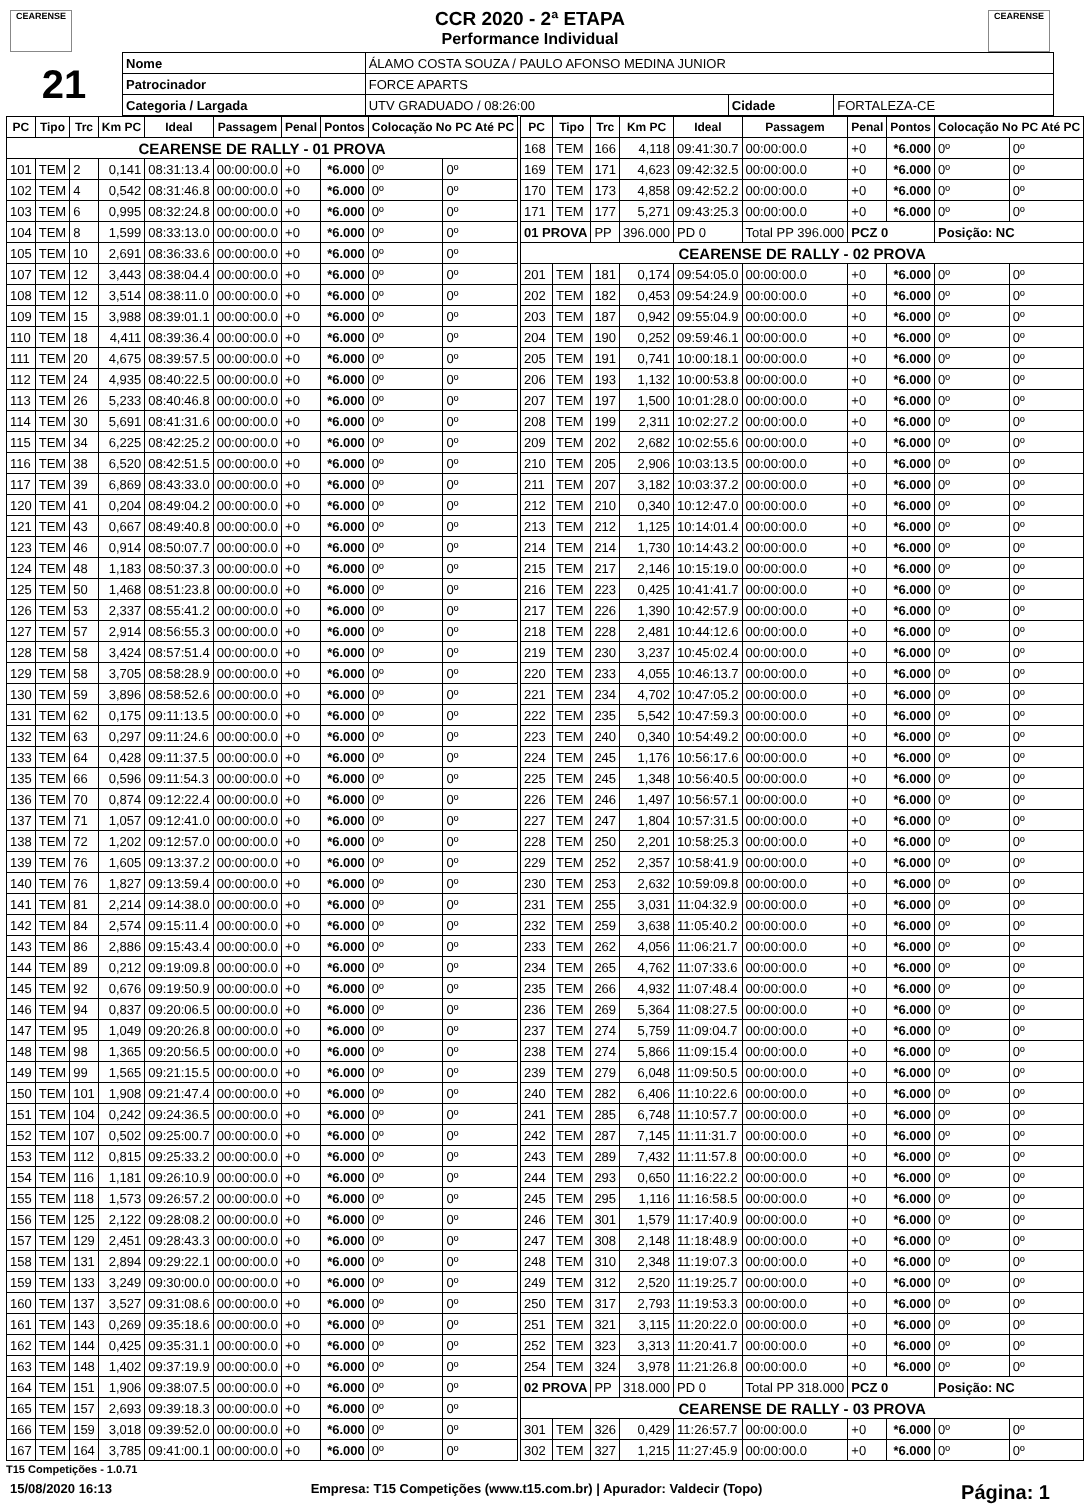CEARENSE
CCR 2020 - 2ª ETAPA
Performance Individual
CEARENSE
| 21 | Nome | ÁLAMO COSTA SOUZA / PAULO AFONSO MEDINA JUNIOR | | |
| | Patrocinador | FORCE APARTS | | |
| | Categoria / Largada | UTV GRADUADO / 08:26:00 | Cidade | FORTALEZA-CE |
| PC | Tipo | Trc | Km PC | Ideal | Passagem | Penal | Pontos | Colocação No PC Até PC | |
| --- | --- | --- | --- | --- | --- | --- | --- | --- | --- |
| CEARENSE DE RALLY - 01 PROVA | | | | | | | | | |
| 101 | TEM | 2 | 0,141 | 08:31:13.4 | 00:00:00.0 | +0 | *6.000 | 0º | 0º |
| 102 | TEM | 4 | 0,542 | 08:31:46.8 | 00:00:00.0 | +0 | *6.000 | 0º | 0º |
| 103 | TEM | 6 | 0,995 | 08:32:24.8 | 00:00:00.0 | +0 | *6.000 | 0º | 0º |
| 104 | TEM | 8 | 1,599 | 08:33:13.0 | 00:00:00.0 | +0 | *6.000 | 0º | 0º |
| 105 | TEM | 10 | 2,691 | 08:36:33.6 | 00:00:00.0 | +0 | *6.000 | 0º | 0º |
| 107 | TEM | 12 | 3,443 | 08:38:04.4 | 00:00:00.0 | +0 | *6.000 | 0º | 0º |
| 108 | TEM | 12 | 3,514 | 08:38:11.0 | 00:00:00.0 | +0 | *6.000 | 0º | 0º |
| 109 | TEM | 15 | 3,988 | 08:39:01.1 | 00:00:00.0 | +0 | *6.000 | 0º | 0º |
| 110 | TEM | 18 | 4,411 | 08:39:36.4 | 00:00:00.0 | +0 | *6.000 | 0º | 0º |
| 111 | TEM | 20 | 4,675 | 08:39:57.5 | 00:00:00.0 | +0 | *6.000 | 0º | 0º |
| 112 | TEM | 24 | 4,935 | 08:40:22.5 | 00:00:00.0 | +0 | *6.000 | 0º | 0º |
| 113 | TEM | 26 | 5,233 | 08:40:46.8 | 00:00:00.0 | +0 | *6.000 | 0º | 0º |
| 114 | TEM | 30 | 5,691 | 08:41:31.6 | 00:00:00.0 | +0 | *6.000 | 0º | 0º |
| 115 | TEM | 34 | 6,225 | 08:42:25.2 | 00:00:00.0 | +0 | *6.000 | 0º | 0º |
| 116 | TEM | 38 | 6,520 | 08:42:51.5 | 00:00:00.0 | +0 | *6.000 | 0º | 0º |
| 117 | TEM | 39 | 6,869 | 08:43:33.0 | 00:00:00.0 | +0 | *6.000 | 0º | 0º |
| 120 | TEM | 41 | 0,204 | 08:49:04.2 | 00:00:00.0 | +0 | *6.000 | 0º | 0º |
| 121 | TEM | 43 | 0,667 | 08:49:40.8 | 00:00:00.0 | +0 | *6.000 | 0º | 0º |
| 123 | TEM | 46 | 0,914 | 08:50:07.7 | 00:00:00.0 | +0 | *6.000 | 0º | 0º |
| 124 | TEM | 48 | 1,183 | 08:50:37.3 | 00:00:00.0 | +0 | *6.000 | 0º | 0º |
| 125 | TEM | 50 | 1,468 | 08:51:23.8 | 00:00:00.0 | +0 | *6.000 | 0º | 0º |
| 126 | TEM | 53 | 2,337 | 08:55:41.2 | 00:00:00.0 | +0 | *6.000 | 0º | 0º |
| 127 | TEM | 57 | 2,914 | 08:56:55.3 | 00:00:00.0 | +0 | *6.000 | 0º | 0º |
| 128 | TEM | 58 | 3,424 | 08:57:51.4 | 00:00:00.0 | +0 | *6.000 | 0º | 0º |
| 129 | TEM | 58 | 3,705 | 08:58:28.9 | 00:00:00.0 | +0 | *6.000 | 0º | 0º |
| 130 | TEM | 59 | 3,896 | 08:58:52.6 | 00:00:00.0 | +0 | *6.000 | 0º | 0º |
| 131 | TEM | 62 | 0,175 | 09:11:13.5 | 00:00:00.0 | +0 | *6.000 | 0º | 0º |
| 132 | TEM | 63 | 0,297 | 09:11:24.6 | 00:00:00.0 | +0 | *6.000 | 0º | 0º |
| 133 | TEM | 64 | 0,428 | 09:11:37.5 | 00:00:00.0 | +0 | *6.000 | 0º | 0º |
| 135 | TEM | 66 | 0,596 | 09:11:54.3 | 00:00:00.0 | +0 | *6.000 | 0º | 0º |
| 136 | TEM | 70 | 0,874 | 09:12:22.4 | 00:00:00.0 | +0 | *6.000 | 0º | 0º |
| 137 | TEM | 71 | 1,057 | 09:12:41.0 | 00:00:00.0 | +0 | *6.000 | 0º | 0º |
| 138 | TEM | 72 | 1,202 | 09:12:57.0 | 00:00:00.0 | +0 | *6.000 | 0º | 0º |
| 139 | TEM | 76 | 1,605 | 09:13:37.2 | 00:00:00.0 | +0 | *6.000 | 0º | 0º |
| 140 | TEM | 76 | 1,827 | 09:13:59.4 | 00:00:00.0 | +0 | *6.000 | 0º | 0º |
| 141 | TEM | 81 | 2,214 | 09:14:38.0 | 00:00:00.0 | +0 | *6.000 | 0º | 0º |
| 142 | TEM | 84 | 2,574 | 09:15:11.4 | 00:00:00.0 | +0 | *6.000 | 0º | 0º |
| 143 | TEM | 86 | 2,886 | 09:15:43.4 | 00:00:00.0 | +0 | *6.000 | 0º | 0º |
| 144 | TEM | 89 | 0,212 | 09:19:09.8 | 00:00:00.0 | +0 | *6.000 | 0º | 0º |
| 145 | TEM | 92 | 0,676 | 09:19:50.9 | 00:00:00.0 | +0 | *6.000 | 0º | 0º |
| 146 | TEM | 94 | 0,837 | 09:20:06.5 | 00:00:00.0 | +0 | *6.000 | 0º | 0º |
| 147 | TEM | 95 | 1,049 | 09:20:26.8 | 00:00:00.0 | +0 | *6.000 | 0º | 0º |
| 148 | TEM | 98 | 1,365 | 09:20:56.5 | 00:00:00.0 | +0 | *6.000 | 0º | 0º |
| 149 | TEM | 99 | 1,565 | 09:21:15.5 | 00:00:00.0 | +0 | *6.000 | 0º | 0º |
| 150 | TEM | 101 | 1,908 | 09:21:47.4 | 00:00:00.0 | +0 | *6.000 | 0º | 0º |
| 151 | TEM | 104 | 0,242 | 09:24:36.5 | 00:00:00.0 | +0 | *6.000 | 0º | 0º |
| 152 | TEM | 107 | 0,502 | 09:25:00.7 | 00:00:00.0 | +0 | *6.000 | 0º | 0º |
| 153 | TEM | 112 | 0,815 | 09:25:33.2 | 00:00:00.0 | +0 | *6.000 | 0º | 0º |
| 154 | TEM | 116 | 1,181 | 09:26:10.9 | 00:00:00.0 | +0 | *6.000 | 0º | 0º |
| 155 | TEM | 118 | 1,573 | 09:26:57.2 | 00:00:00.0 | +0 | *6.000 | 0º | 0º |
| 156 | TEM | 125 | 2,122 | 09:28:08.2 | 00:00:00.0 | +0 | *6.000 | 0º | 0º |
| 157 | TEM | 129 | 2,451 | 09:28:43.3 | 00:00:00.0 | +0 | *6.000 | 0º | 0º |
| 158 | TEM | 131 | 2,894 | 09:29:22.1 | 00:00:00.0 | +0 | *6.000 | 0º | 0º |
| 159 | TEM | 133 | 3,249 | 09:30:00.0 | 00:00:00.0 | +0 | *6.000 | 0º | 0º |
| 160 | TEM | 137 | 3,527 | 09:31:08.6 | 00:00:00.0 | +0 | *6.000 | 0º | 0º |
| 161 | TEM | 143 | 0,269 | 09:35:18.6 | 00:00:00.0 | +0 | *6.000 | 0º | 0º |
| 162 | TEM | 144 | 0,425 | 09:35:31.1 | 00:00:00.0 | +0 | *6.000 | 0º | 0º |
| 163 | TEM | 148 | 1,402 | 09:37:19.9 | 00:00:00.0 | +0 | *6.000 | 0º | 0º |
| 164 | TEM | 151 | 1,906 | 09:38:07.5 | 00:00:00.0 | +0 | *6.000 | 0º | 0º |
| 165 | TEM | 157 | 2,693 | 09:39:18.3 | 00:00:00.0 | +0 | *6.000 | 0º | 0º |
| 166 | TEM | 159 | 3,018 | 09:39:52.0 | 00:00:00.0 | +0 | *6.000 | 0º | 0º |
| 167 | TEM | 164 | 3,785 | 09:41:00.1 | 00:00:00.0 | +0 | *6.000 | 0º | 0º |
| PC | Tipo | Trc | Km PC | Ideal | Passagem | Penal | Pontos | Colocação No PC Até PC | |
| --- | --- | --- | --- | --- | --- | --- | --- | --- | --- |
| 168 | TEM | 166 | 4,118 | 09:41:30.7 | 00:00:00.0 | +0 | *6.000 | 0º | 0º |
| 169 | TEM | 171 | 4,623 | 09:42:32.5 | 00:00:00.0 | +0 | *6.000 | 0º | 0º |
| 170 | TEM | 173 | 4,858 | 09:42:52.2 | 00:00:00.0 | +0 | *6.000 | 0º | 0º |
| 171 | TEM | 177 | 5,271 | 09:43:25.3 | 00:00:00.0 | +0 | *6.000 | 0º | 0º |
| 01 PROVA | | PP | 396.000 | PD 0 | Total PP 396.000 | PCZ 0 | | Posição: NC | |
| CEARENSE DE RALLY - 02 PROVA | | | | | | | | | |
| 201 | TEM | 181 | 0,174 | 09:54:05.0 | 00:00:00.0 | +0 | *6.000 | 0º | 0º |
| 202 | TEM | 182 | 0,453 | 09:54:24.9 | 00:00:00.0 | +0 | *6.000 | 0º | 0º |
| 203 | TEM | 187 | 0,942 | 09:55:04.9 | 00:00:00.0 | +0 | *6.000 | 0º | 0º |
| 204 | TEM | 190 | 0,252 | 09:59:46.1 | 00:00:00.0 | +0 | *6.000 | 0º | 0º |
| 205 | TEM | 191 | 0,741 | 10:00:18.1 | 00:00:00.0 | +0 | *6.000 | 0º | 0º |
| 206 | TEM | 193 | 1,132 | 10:00:53.8 | 00:00:00.0 | +0 | *6.000 | 0º | 0º |
| 207 | TEM | 197 | 1,500 | 10:01:28.0 | 00:00:00.0 | +0 | *6.000 | 0º | 0º |
| 208 | TEM | 199 | 2,311 | 10:02:27.2 | 00:00:00.0 | +0 | *6.000 | 0º | 0º |
| 209 | TEM | 202 | 2,682 | 10:02:55.6 | 00:00:00.0 | +0 | *6.000 | 0º | 0º |
| 210 | TEM | 205 | 2,906 | 10:03:13.5 | 00:00:00.0 | +0 | *6.000 | 0º | 0º |
| 211 | TEM | 207 | 3,182 | 10:03:37.2 | 00:00:00.0 | +0 | *6.000 | 0º | 0º |
| 212 | TEM | 210 | 0,340 | 10:12:47.0 | 00:00:00.0 | +0 | *6.000 | 0º | 0º |
| 213 | TEM | 212 | 1,125 | 10:14:01.4 | 00:00:00.0 | +0 | *6.000 | 0º | 0º |
| 214 | TEM | 214 | 1,730 | 10:14:43.2 | 00:00:00.0 | +0 | *6.000 | 0º | 0º |
| 215 | TEM | 217 | 2,146 | 10:15:19.0 | 00:00:00.0 | +0 | *6.000 | 0º | 0º |
| 216 | TEM | 223 | 0,425 | 10:41:41.7 | 00:00:00.0 | +0 | *6.000 | 0º | 0º |
| 217 | TEM | 226 | 1,390 | 10:42:57.9 | 00:00:00.0 | +0 | *6.000 | 0º | 0º |
| 218 | TEM | 228 | 2,481 | 10:44:12.6 | 00:00:00.0 | +0 | *6.000 | 0º | 0º |
| 219 | TEM | 230 | 3,237 | 10:45:02.4 | 00:00:00.0 | +0 | *6.000 | 0º | 0º |
| 220 | TEM | 233 | 4,055 | 10:46:13.7 | 00:00:00.0 | +0 | *6.000 | 0º | 0º |
| 221 | TEM | 234 | 4,702 | 10:47:05.2 | 00:00:00.0 | +0 | *6.000 | 0º | 0º |
| 222 | TEM | 235 | 5,542 | 10:47:59.3 | 00:00:00.0 | +0 | *6.000 | 0º | 0º |
| 223 | TEM | 240 | 0,340 | 10:54:49.2 | 00:00:00.0 | +0 | *6.000 | 0º | 0º |
| 224 | TEM | 245 | 1,176 | 10:56:17.6 | 00:00:00.0 | +0 | *6.000 | 0º | 0º |
| 225 | TEM | 245 | 1,348 | 10:56:40.5 | 00:00:00.0 | +0 | *6.000 | 0º | 0º |
| 226 | TEM | 246 | 1,497 | 10:56:57.1 | 00:00:00.0 | +0 | *6.000 | 0º | 0º |
| 227 | TEM | 247 | 1,804 | 10:57:31.5 | 00:00:00.0 | +0 | *6.000 | 0º | 0º |
| 228 | TEM | 250 | 2,201 | 10:58:25.3 | 00:00:00.0 | +0 | *6.000 | 0º | 0º |
| 229 | TEM | 252 | 2,357 | 10:58:41.9 | 00:00:00.0 | +0 | *6.000 | 0º | 0º |
| 230 | TEM | 253 | 2,632 | 10:59:09.8 | 00:00:00.0 | +0 | *6.000 | 0º | 0º |
| 231 | TEM | 255 | 3,031 | 11:04:32.9 | 00:00:00.0 | +0 | *6.000 | 0º | 0º |
| 232 | TEM | 259 | 3,638 | 11:05:40.2 | 00:00:00.0 | +0 | *6.000 | 0º | 0º |
| 233 | TEM | 262 | 4,056 | 11:06:21.7 | 00:00:00.0 | +0 | *6.000 | 0º | 0º |
| 234 | TEM | 265 | 4,762 | 11:07:33.6 | 00:00:00.0 | +0 | *6.000 | 0º | 0º |
| 235 | TEM | 266 | 4,932 | 11:07:48.4 | 00:00:00.0 | +0 | *6.000 | 0º | 0º |
| 236 | TEM | 269 | 5,364 | 11:08:27.5 | 00:00:00.0 | +0 | *6.000 | 0º | 0º |
| 237 | TEM | 274 | 5,759 | 11:09:04.7 | 00:00:00.0 | +0 | *6.000 | 0º | 0º |
| 238 | TEM | 274 | 5,866 | 11:09:15.4 | 00:00:00.0 | +0 | *6.000 | 0º | 0º |
| 239 | TEM | 279 | 6,048 | 11:09:50.5 | 00:00:00.0 | +0 | *6.000 | 0º | 0º |
| 240 | TEM | 282 | 6,406 | 11:10:22.6 | 00:00:00.0 | +0 | *6.000 | 0º | 0º |
| 241 | TEM | 285 | 6,748 | 11:10:57.7 | 00:00:00.0 | +0 | *6.000 | 0º | 0º |
| 242 | TEM | 287 | 7,145 | 11:11:31.7 | 00:00:00.0 | +0 | *6.000 | 0º | 0º |
| 243 | TEM | 289 | 7,432 | 11:11:57.8 | 00:00:00.0 | +0 | *6.000 | 0º | 0º |
| 244 | TEM | 293 | 0,650 | 11:16:22.2 | 00:00:00.0 | +0 | *6.000 | 0º | 0º |
| 245 | TEM | 295 | 1,116 | 11:16:58.5 | 00:00:00.0 | +0 | *6.000 | 0º | 0º |
| 246 | TEM | 301 | 1,579 | 11:17:40.9 | 00:00:00.0 | +0 | *6.000 | 0º | 0º |
| 247 | TEM | 308 | 2,148 | 11:18:48.9 | 00:00:00.0 | +0 | *6.000 | 0º | 0º |
| 248 | TEM | 310 | 2,348 | 11:19:07.3 | 00:00:00.0 | +0 | *6.000 | 0º | 0º |
| 249 | TEM | 312 | 2,520 | 11:19:25.7 | 00:00:00.0 | +0 | *6.000 | 0º | 0º |
| 250 | TEM | 317 | 2,793 | 11:19:53.3 | 00:00:00.0 | +0 | *6.000 | 0º | 0º |
| 251 | TEM | 321 | 3,115 | 11:20:22.0 | 00:00:00.0 | +0 | *6.000 | 0º | 0º |
| 252 | TEM | 323 | 3,313 | 11:20:41.7 | 00:00:00.0 | +0 | *6.000 | 0º | 0º |
| 254 | TEM | 324 | 3,978 | 11:21:26.8 | 00:00:00.0 | +0 | *6.000 | 0º | 0º |
| 02 PROVA | | PP | 318.000 | PD 0 | Total PP 318.000 | PCZ 0 | | Posição: NC | |
| CEARENSE DE RALLY - 03 PROVA | | | | | | | | | |
| 301 | TEM | 326 | 0,429 | 11:26:57.7 | 00:00:00.0 | +0 | *6.000 | 0º | 0º |
| 302 | TEM | 327 | 1,215 | 11:27:45.9 | 00:00:00.0 | +0 | *6.000 | 0º | 0º |
T15 Competições - 1.0.71
15/08/2020 16:13 Empresa: T15 Competições (www.t15.com.br) | Apurador: Valdecir (Topo) Página: 1